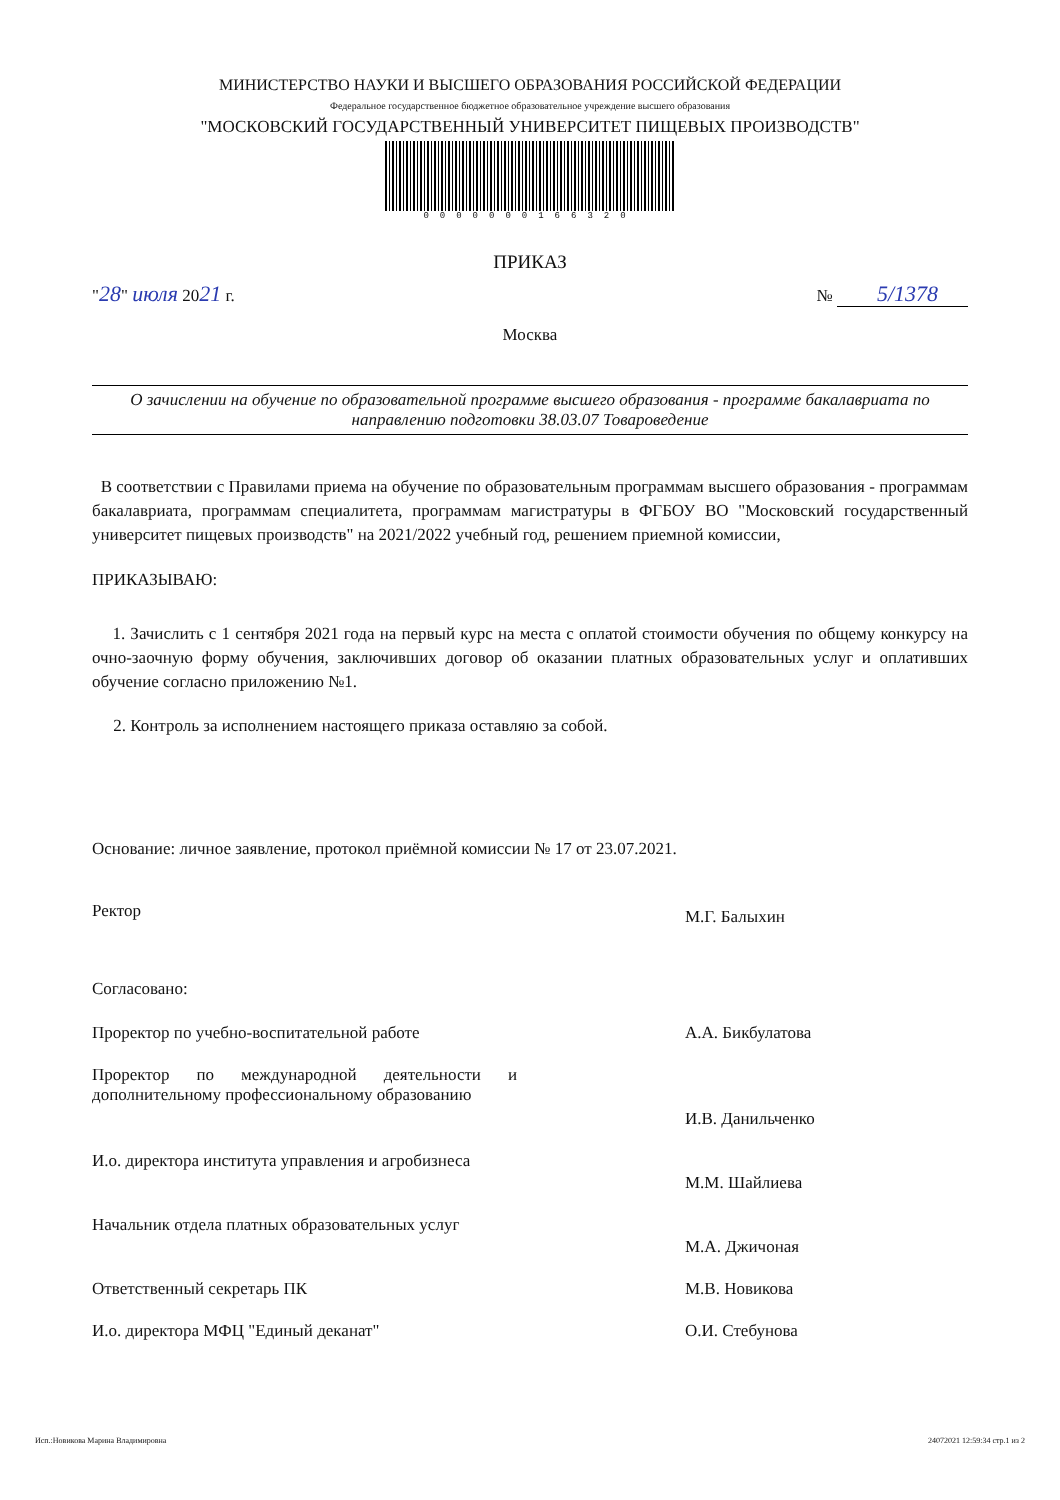МИНИСТЕРСТВО НАУКИ И ВЫСШЕГО ОБРАЗОВАНИЯ РОССИЙСКОЙ ФЕДЕРАЦИИ
Федеральное государственное бюджетное образовательное учреждение высшего образования
"МОСКОВСКИЙ ГОСУДАРСТВЕННЫЙ УНИВЕРСИТЕТ ПИЩЕВЫХ ПРОИЗВОДСТВ"
0000000166320
ПРИКАЗ
"28" июля 2021 г.
№ 5/1378
Москва
О зачислении на обучение по образовательной программе высшего образования - программе бакалавриата по направлению подготовки 38.03.07 Товароведение
В соответствии с Правилами приема на обучение по образовательным программам высшего образования - программам бакалавриата, программам специалитета, программам магистратуры в ФГБОУ ВО "Московский государственный университет пищевых производств" на 2021/2022 учебный год, решением приемной комиссии,
ПРИКАЗЫВАЮ:
1. Зачислить с 1 сентября 2021 года на первый курс на места с оплатой стоимости обучения по общему конкурсу на очно-заочную форму обучения, заключивших договор об оказании платных образовательных услуг и оплативших обучение согласно приложению №1.
2. Контроль за исполнением настоящего приказа оставляю за собой.
Основание: личное заявление, протокол приёмной комиссии № 17 от 23.07.2021.
Ректор
М.Г. Балыхин
Согласовано:
Проректор по учебно-воспитательной работе А.А. Бикбулатова
Проректор по международной деятельности и дополнительному профессиональному образованию
И.В. Данильченко
И.о. директора института управления и агробизнеса
М.М. Шайлиева
Начальник отдела платных образовательных услуг
М.А. Джичоная
Ответственный секретарь ПК М.В. Новикова
И.о. директора МФЦ "Единый деканат" О.И. Стебунова
Исп.:Новикова Марина Владимировна 24072021 12:59:34 стр.1 из 2